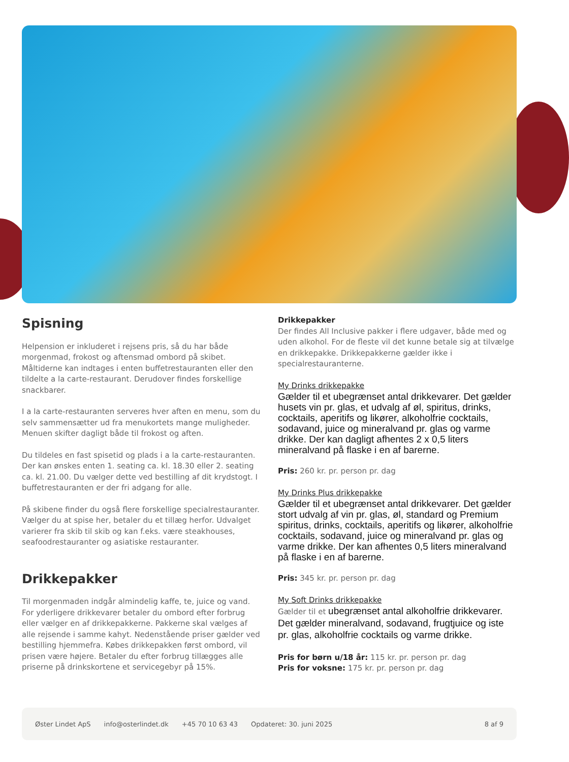Spisning
Helpension er inkluderet i rejsens pris, så du har både morgenmad, frokost og aftensmad ombord på skibet. Måltiderne kan indtages i enten buffetrestauranten eller den tildelte a la carte-restaurant. Derudover findes forskellige snackbarer.
I a la carte-restauranten serveres hver aften en menu, som du selv sammensætter ud fra menukortets mange muligheder. Menuen skifter dagligt både til frokost og aften.
Du tildeles en fast spisetid og plads i a la carte-restauranten. Der kan ønskes enten 1. seating ca. kl. 18.30 eller 2. seating ca. kl. 21.00. Du vælger dette ved bestilling af dit krydstogt. I buffetrestauranten er der fri adgang for alle.
På skibene finder du også flere forskellige specialrestauranter. Vælger du at spise her, betaler du et tillæg herfor. Udvalget varierer fra skib til skib og kan f.eks. være steakhouses, seafoodrestauranter og asiatiske restauranter.
Drikkepakker
Til morgenmaden indgår almindelig kaffe, te, juice og vand. For yderligere drikkevarer betaler du ombord efter forbrug eller vælger en af drikkepakkerne. Pakkerne skal vælges af alle rejsende i samme kahyt. Nedenstående priser gælder ved bestilling hjemmefra. Købes drikkepakken først ombord, vil prisen være højere. Betaler du efter forbrug tillægges alle priserne på drinkskortene et servicegebyr på 15%.
Drikkepakker
Der findes All Inclusive pakker i flere udgaver, både med og uden alkohol. For de fleste vil det kunne betale sig at tilvælge en drikkepakke. Drikkepakkerne gælder ikke i specialrestauranterne.
My Drinks drikkepakke
Gælder til et ubegrænset antal drikkevarer. Det gælder husets vin pr. glas, et udvalg af øl, spiritus, drinks, cocktails, aperitifs og likører, alkoholfrie cocktails, sodavand, juice og mineralvand pr. glas og varme drikke. Der kan dagligt afhentes 2 x 0,5 liters mineralvand på flaske i en af barerne.
Pris: 260 kr. pr. person pr. dag
My Drinks Plus drikkepakke
Gælder til et ubegrænset antal drikkevarer. Det gælder stort udvalg af vin pr. glas, øl, standard og Premium spiritus, drinks, cocktails, aperitifs og likører, alkoholfrie cocktails, sodavand, juice og mineralvand pr. glas og varme drikke. Der kan afhentes 0,5 liters mineralvand på flaske i en af barerne.
Pris: 345 kr. pr. person pr. dag
My Soft Drinks drikkepakke
Gælder til et ubegrænset antal alkoholfrie drikkevarer. Det gælder mineralvand, sodavand, frugtjuice og iste pr. glas, alkoholfrie cocktails og varme drikke.
Pris for børn u/18 år: 115 kr. pr. person pr. dag
Pris for voksne: 175 kr. pr. person pr. dag
Øster Lindet ApS info@osterlindet.dk +45 70 10 63 43 Opdateret: 30. juni 2025 8 af 9